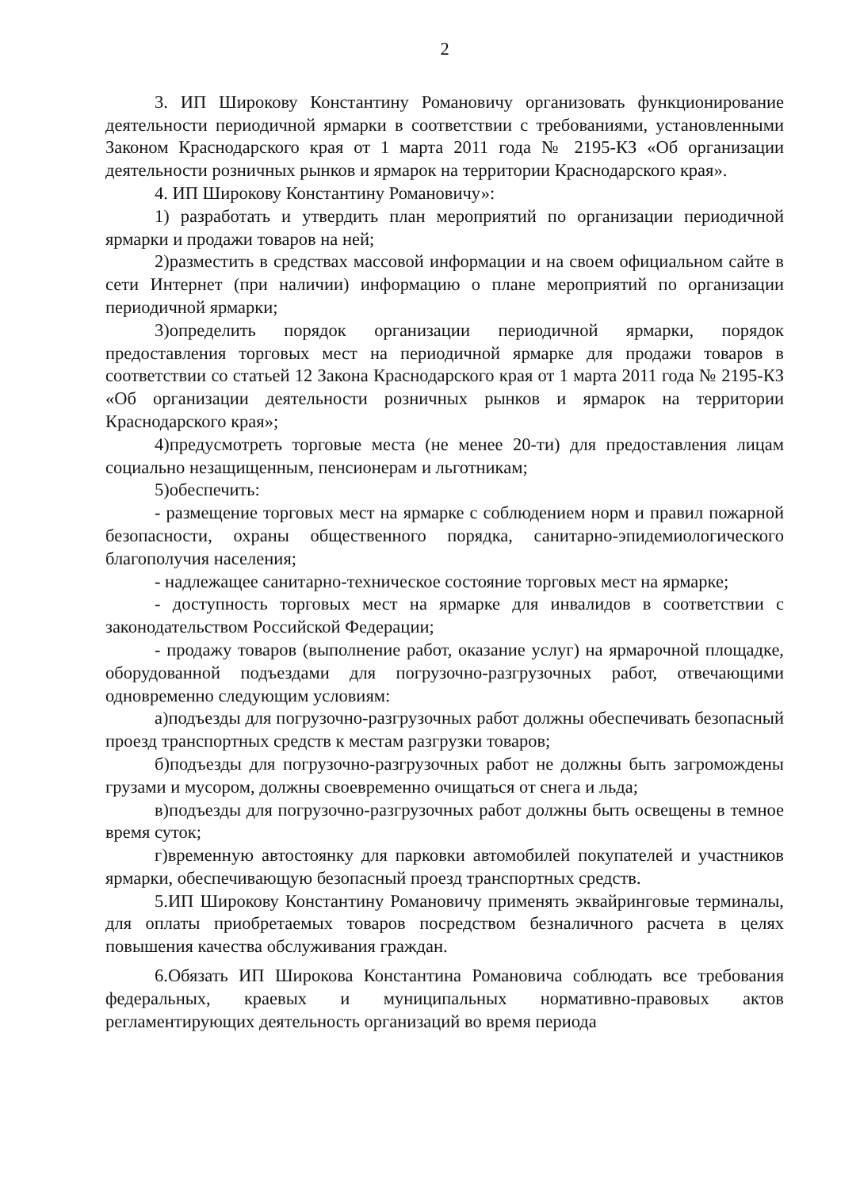2
3. ИП Широкову Константину Романовичу организовать функционирование деятельности периодичной ярмарки в соответствии с требованиями, установленными Законом Краснодарского края от 1 марта 2011 года № 2195-КЗ «Об организации деятельности розничных рынков и ярмарок на территории Краснодарского края».
4. ИП Широкову Константину Романовичу»:
1) разработать и утвердить план мероприятий по организации периодичной ярмарки и продажи товаров на ней;
2)разместить в средствах массовой информации и на своем официальном сайте в сети Интернет (при наличии) информацию о плане мероприятий по организации периодичной ярмарки;
3)определить порядок организации периодичной ярмарки, порядок предоставления торговых мест на периодичной ярмарке для продажи товаров в соответствии со статьей 12 Закона Краснодарского края от 1 марта 2011 года № 2195-КЗ «Об организации деятельности розничных рынков и ярмарок на территории Краснодарского края»;
4)предусмотреть торговые места (не менее 20-ти) для предоставления лицам социально незащищенным, пенсионерам и льготникам;
5)обеспечить:
- размещение торговых мест на ярмарке с соблюдением норм и правил пожарной безопасности, охраны общественного порядка, санитарно-эпидемиологического благополучия населения;
- надлежащее санитарно-техническое состояние торговых мест на ярмарке;
- доступность торговых мест на ярмарке для инвалидов в соответствии с законодательством Российской Федерации;
- продажу товаров (выполнение работ, оказание услуг) на ярмарочной площадке, оборудованной подъездами для погрузочно-разгрузочных работ, отвечающими одновременно следующим условиям:
а)подъезды для погрузочно-разгрузочных работ должны обеспечивать безопасный проезд транспортных средств к местам разгрузки товаров;
б)подъезды для погрузочно-разгрузочных работ не должны быть загромождены грузами и мусором, должны своевременно очищаться от снега и льда;
в)подъезды для погрузочно-разгрузочных работ должны быть освещены в темное время суток;
г)временную автостоянку для парковки автомобилей покупателей и участников ярмарки, обеспечивающую безопасный проезд транспортных средств.
5.ИП Широкову Константину Романовичу применять эквайринговые терминалы, для оплаты приобретаемых товаров посредством безналичного расчета в целях повышения качества обслуживания граждан.
6.Обязать ИП Широкова Константина Романовича соблюдать все требования федеральных, краевых и муниципальных нормативно-правовых актов регламентирующих деятельность организаций во время периода